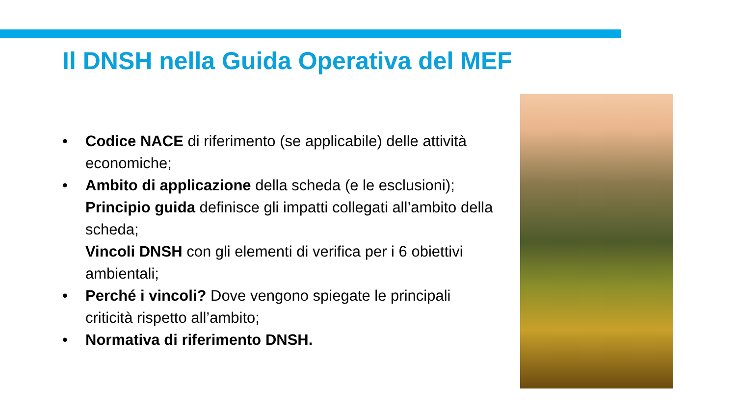Il DNSH nella Guida Operativa del MEF
• Codice NACE di riferimento (se applicabile) delle attività economiche;
• Ambito di applicazione della scheda (e le esclusioni);
Principio guida definisce gli impatti collegati all’ambito della scheda;
Vincoli DNSH con gli elementi di verifica per i 6 obiettivi ambientali;
• Perché i vincoli? Dove vengono spiegate le principali criticità rispetto all’ambito;
• Normativa di riferimento DNSH.